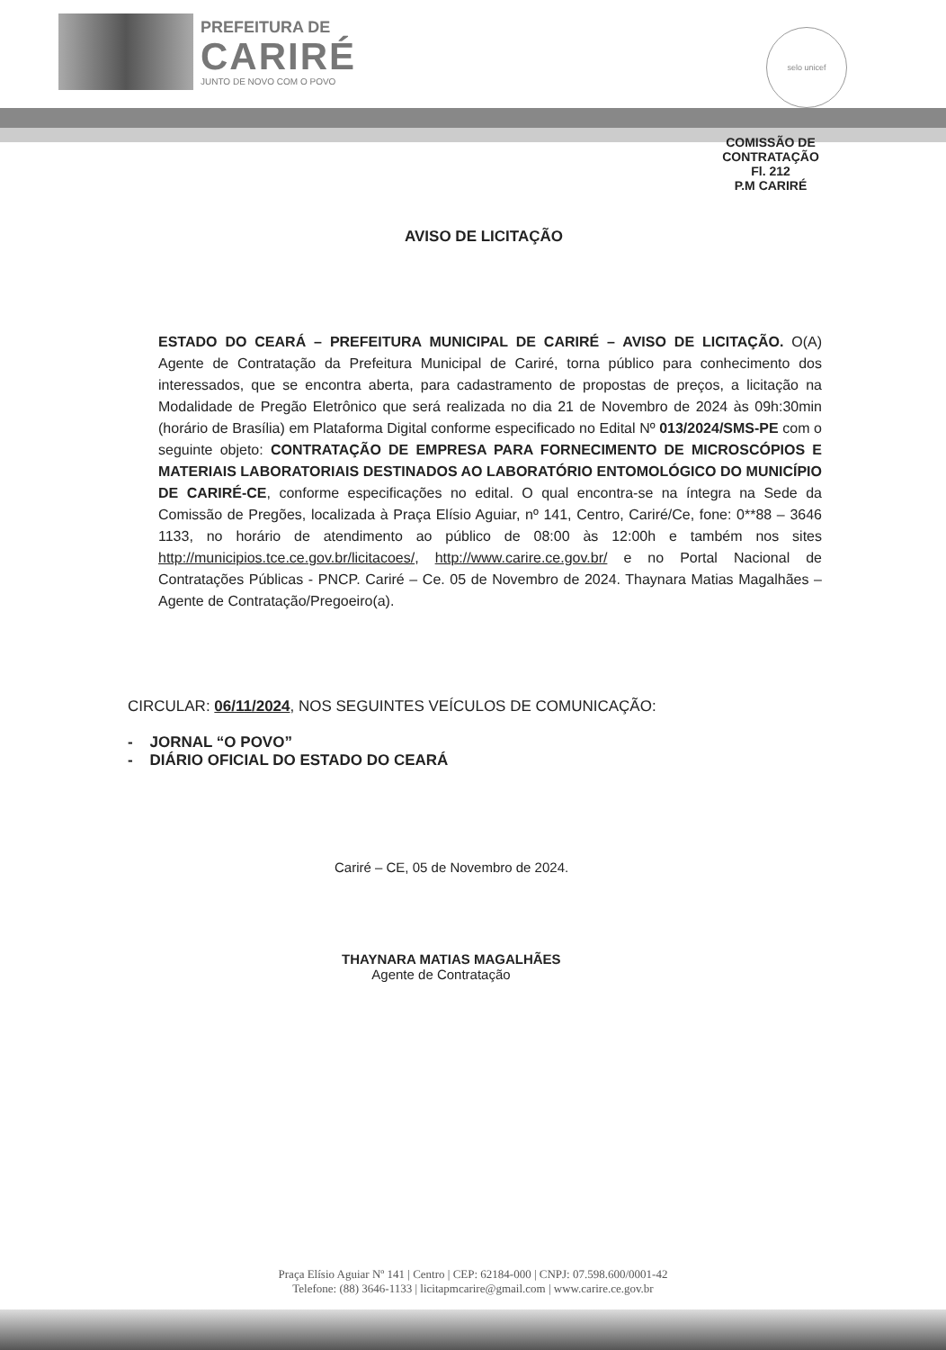PREFEITURA DE
CARIRÉ
JUNTO DE NOVO COM O POVO
selo unicef
COMISSÃO DE CONTRATAÇÃO
Fl. 212
P.M CARIRÉ
AVISO DE LICITAÇÃO
ESTADO DO CEARÁ – PREFEITURA MUNICIPAL DE CARIRÉ – AVISO DE LICITAÇÃO. O(A) Agente de Contratação da Prefeitura Municipal de Cariré, torna público para conhecimento dos interessados, que se encontra aberta, para cadastramento de propostas de preços, a licitação na Modalidade de Pregão Eletrônico que será realizada no dia 21 de Novembro de 2024 às 09h:30min (horário de Brasília) em Plataforma Digital conforme especificado no Edital Nº 013/2024/SMS-PE com o seguinte objeto: CONTRATAÇÃO DE EMPRESA PARA FORNECIMENTO DE MICROSCÓPIOS E MATERIAIS LABORATORIAIS DESTINADOS AO LABORATÓRIO ENTOMOLÓGICO DO MUNICÍPIO DE CARIRÉ-CE, conforme especificações no edital. O qual encontra-se na íntegra na Sede da Comissão de Pregões, localizada à Praça Elísio Aguiar, nº 141, Centro, Cariré/Ce, fone: 0**88 – 3646 1133, no horário de atendimento ao público de 08:00 às 12:00h e também nos sites http://municipios.tce.ce.gov.br/licitacoes/, http://www.carire.ce.gov.br/ e no Portal Nacional de Contratações Públicas - PNCP. Cariré – Ce. 05 de Novembro de 2024. Thaynara Matias Magalhães – Agente de Contratação/Pregoeiro(a).
CIRCULAR: 06/11/2024, NOS SEGUINTES VEÍCULOS DE COMUNICAÇÃO:
- JORNAL “O POVO”
- DIÁRIO OFICIAL DO ESTADO DO CEARÁ
Cariré – CE, 05 de Novembro de 2024.
THAYNARA MATIAS MAGALHÃES
Agente de Contratação
Praça Elísio Aguiar Nº 141 | Centro | CEP: 62184-000 | CNPJ: 07.598.600/0001-42
Telefone: (88) 3646-1133 | licitapmcarire@gmail.com | www.carire.ce.gov.br